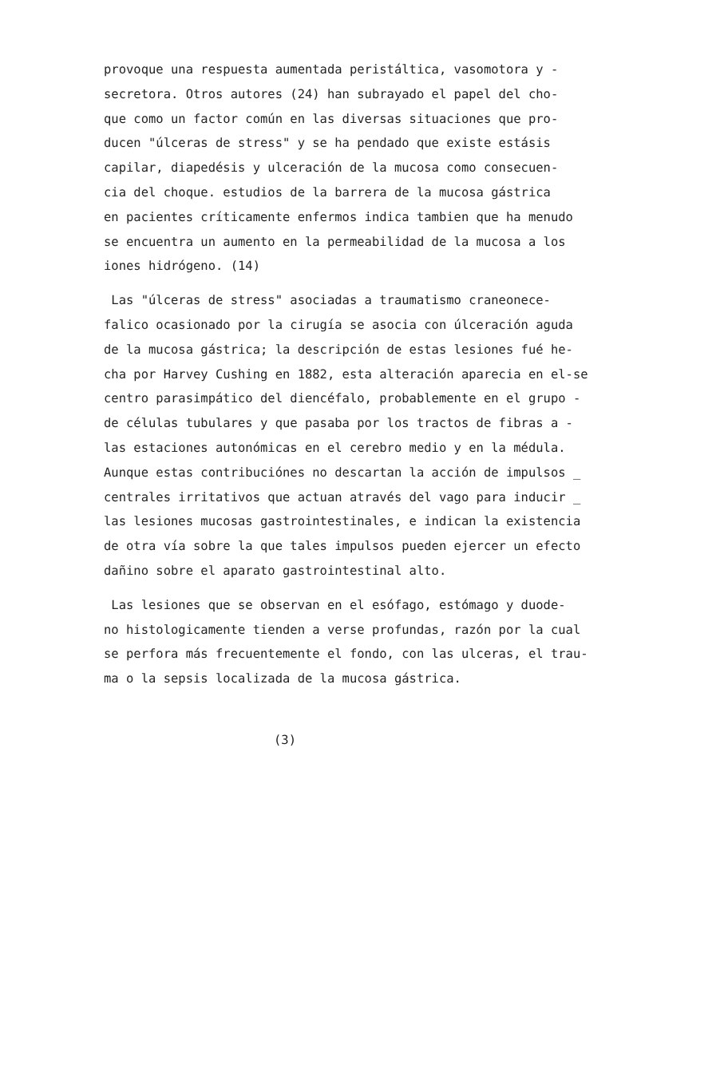provoque una respuesta aumentada peristáltica, vasomotora y -
secretora. Otros autores (24) han subrayado el papel del cho-
que como un factor común en las diversas situaciones que pro-
ducen "úlceras de stress" y se ha pendado que existe estásis
capilar, diapedésis y ulceración de la mucosa como consecuen-
cia del choque. estudios de la barrera de la mucosa gástrica
en pacientes críticamente enfermos indica tambien que ha menudo
se encuentra un aumento en la permeabilidad de la mucosa a los
iones hidrógeno. (14)
Las "úlceras de stress" asociadas a traumatismo craneonece-
falico ocasionado por la cirugía se asocia con úlceración aguda
de la mucosa gástrica; la descripción de estas lesiones fué he-
cha por Harvey Cushing en 1882, esta alteración aparecia en el-se
centro parasimpático del diencéfalo, probablemente en el grupo -
de células tubulares y que pasaba por los tractos de fibras a -
las estaciones autonómicas en el cerebro medio y en la médula.
Aunque estas contribuciónes no descartan la acción de impulsos _
centrales irritativos que actuan através del vago para inducir _
las lesiones mucosas gastrointestinales, e indican la existencia
de otra vía sobre la que tales impulsos pueden ejercer un efecto
dañino sobre el aparato gastrointestinal alto.
Las lesiones que se observan en el esófago, estómago y duode-
no histologicamente tienden a verse profundas, razón por la cual
se perfora más frecuentemente el fondo, con las ulceras, el trau-
ma o la sepsis localizada de la mucosa gástrica.
(3)